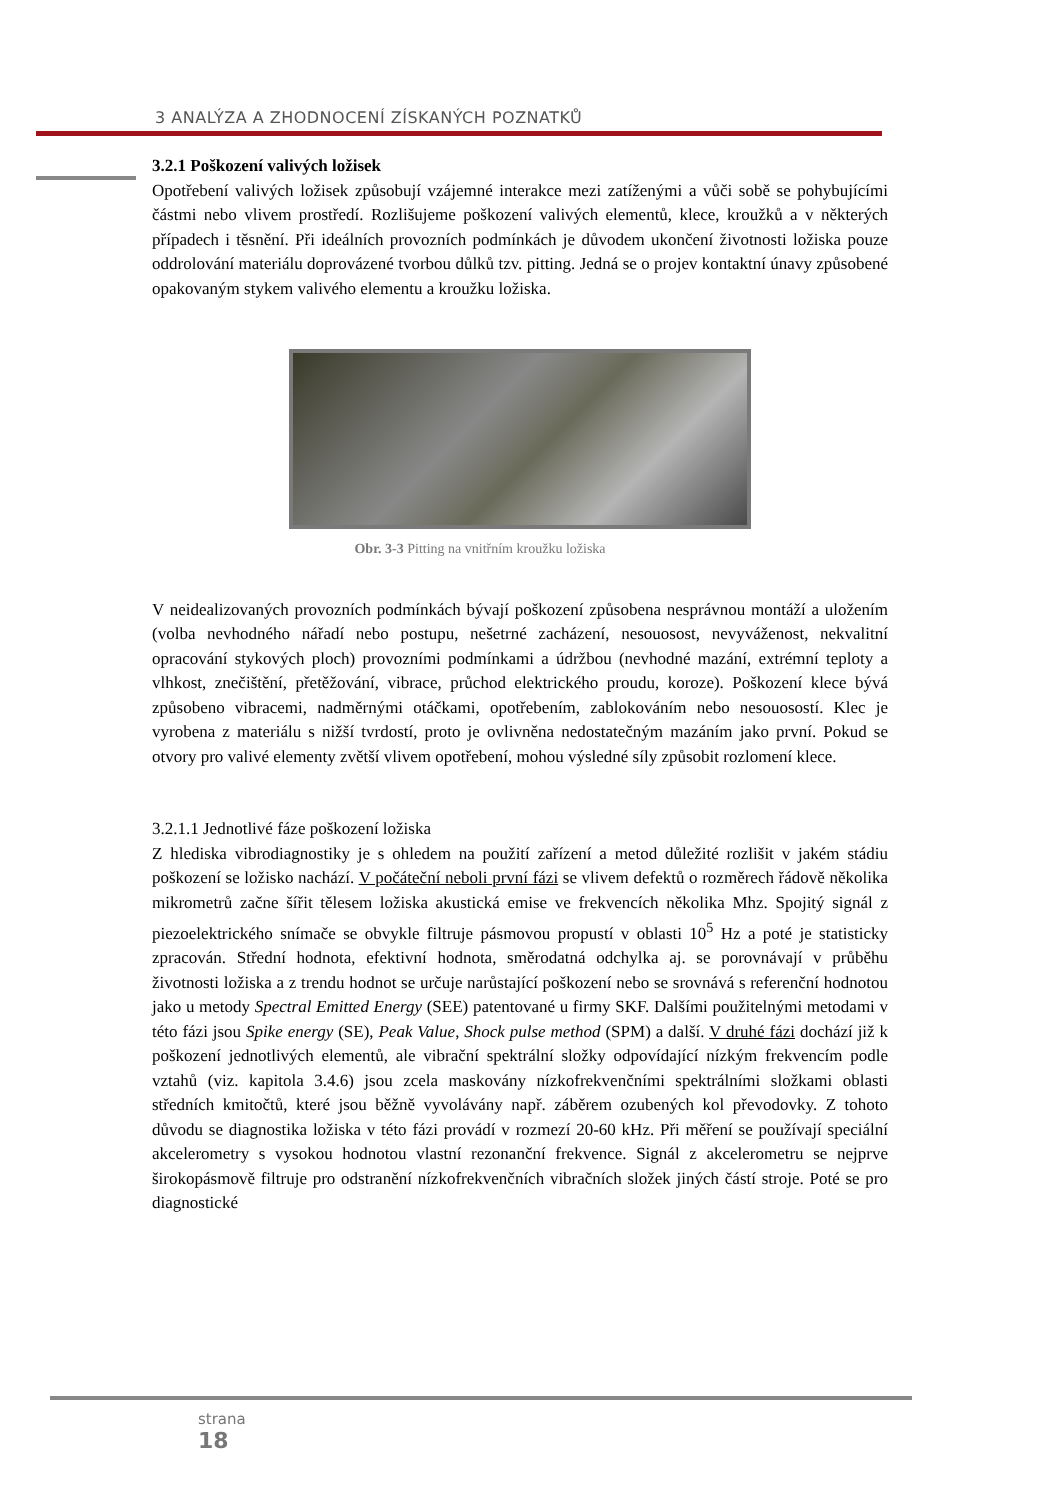3 ANALÝZA A ZHODNOCENÍ ZÍSKANÝCH POZNATKŮ
3.2.1 Poškození valivých ložisek
Opotřebení valivých ložisek způsobují vzájemné interakce mezi zatíženými a vůči sobě se pohybujícími částmi nebo vlivem prostředí. Rozlišujeme poškození valivých elementů, klece, kroužků a v některých případech i těsnění. Při ideálních provozních podmínkách je důvodem ukončení životnosti ložiska pouze oddrolování materiálu doprovázené tvorbou důlků tzv. pitting. Jedná se o projev kontaktní únavy způsobené opakovaným stykem valivého elementu a kroužku ložiska.
Obr. 3-3 Pitting na vnitřním kroužku ložiska
V neidealizovaných provozních podmínkách bývají poškození způsobena nesprávnou montáží a uložením (volba nevhodného nářadí nebo postupu, nešetrné zacházení, nesouosost, nevyváženost, nekvalitní opracování stykových ploch) provozními podmínkami a údržbou (nevhodné mazání, extrémní teploty a vlhkost, znečištění, přetěžování, vibrace, průchod elektrického proudu, koroze). Poškození klece bývá způsobeno vibracemi, nadměrnými otáčkami, opotřebením, zablokováním nebo nesouosostí. Klec je vyrobena z materiálu s nižší tvrdostí, proto je ovlivněna nedostatečným mazáním jako první. Pokud se otvory pro valivé elementy zvětší vlivem opotřebení, mohou výsledné síly způsobit rozlomení klece.
3.2.1.1 Jednotlivé fáze poškození ložiska
Z hlediska vibrodiagnostiky je s ohledem na použití zařízení a metod důležité rozlišit v jakém stádiu poškození se ložisko nachází. V počáteční neboli první fázi se vlivem defektů o rozměrech řádově několika mikrometrů začne šířit tělesem ložiska akustická emise ve frekvencích několika Mhz. Spojitý signál z piezoelektrického snímače se obvykle filtruje pásmovou propustí v oblasti 10<sup>5</sup> Hz a poté je statisticky zpracován. Střední hodnota, efektivní hodnota, směrodatná odchylka aj. se porovnávají v průběhu životnosti ložiska a z trendu hodnot se určuje narůstající poškození nebo se srovnává s referenční hodnotou jako u metody Spectral Emitted Energy (SEE) patentované u firmy SKF. Dalšími použitelnými metodami v této fázi jsou Spike energy (SE), Peak Value, Shock pulse method (SPM) a další. V druhé fázi dochází již k poškození jednotlivých elementů, ale vibrační spektrální složky odpovídající nízkým frekvencím podle vztahů (viz. kapitola 3.4.6) jsou zcela maskovány nízkofrekvenčními spektrálními složkami oblasti středních kmitočtů, které jsou běžně vyvolávány např. záběrem ozubených kol převodovky. Z tohoto důvodu se diagnostika ložiska v této fázi provádí v rozmezí 20-60 kHz. Při měření se používají speciální akcelerometry s vysokou hodnotou vlastní rezonanční frekvence. Signál z akcelerometru se nejprve širokopásmově filtruje pro odstranění nízkofrekvenčních vibračních složek jiných částí stroje. Poté se pro diagnostické
strana
18